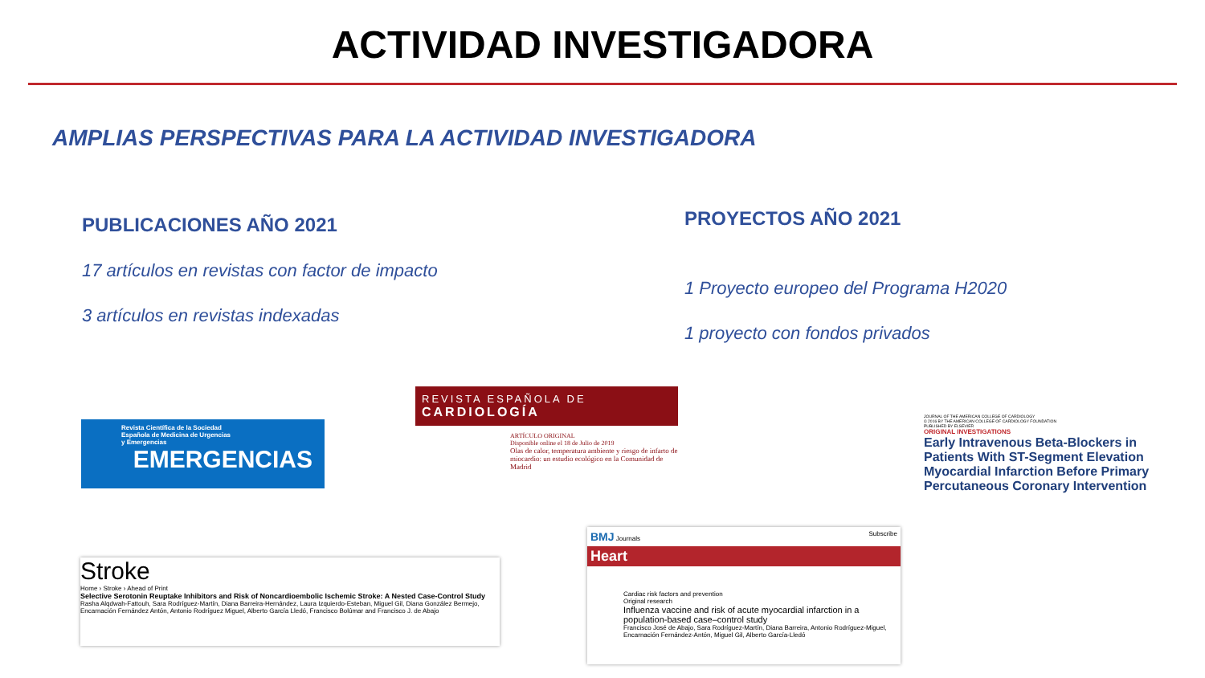ACTIVIDAD INVESTIGADORA
AMPLIAS PERSPECTIVAS PARA LA ACTIVIDAD INVESTIGADORA
PUBLICACIONES AÑO 2021
17 artículos en revistas con factor de impacto
3 artículos en revistas indexadas
PROYECTOS AÑO 2021
1 Proyecto europeo del Programa H2020
1 proyecto con fondos privados
Revista Científica de la Sociedad
Española de Medicina de Urgencias
y Emergencias
EMERGENCIAS
REVISTA ESPAÑOLA DE
CARDIOLOGÍA
ARTÍCULO ORIGINAL
Disponible online el 18 de Julio de 2019
Olas de calor, temperatura ambiente y riesgo de infarto de miocardio: un estudio ecológico en la Comunidad de Madrid
JOURNAL OF THE AMERICAN COLLEGE OF CARDIOLOGY
© 2016 BY THE AMERICAN COLLEGE OF CARDIOLOGY FOUNDATION
PUBLISHED BY ELSEVIER
ORIGINAL INVESTIGATIONS
Early Intravenous Beta-Blockers in Patients With ST-Segment Elevation Myocardial Infarction Before Primary Percutaneous Coronary Intervention
Stroke
Home › Stroke › Ahead of Print
Selective Serotonin Reuptake Inhibitors and Risk of Noncardioembolic Ischemic Stroke: A Nested Case-Control Study
Rasha Alqdwah-Fattouh, Sara Rodríguez-Martín, Diana Barreira-Hernández, Laura Izquierdo-Esteban, Miguel Gil, Diana González Bermejo, Encarnación Fernández Antón, Antonio Rodríguez Miguel, Alberto García Lledó, Francisco Bolúmar and Francisco J. de Abajo
BMJ Journals Subscribe
Heart
Cardiac risk factors and prevention
Original research
Influenza vaccine and risk of acute myocardial infarction in a population-based case–control study
Francisco José de Abajo, Sara Rodríguez-Martín, Diana Barreira, Antonio Rodríguez-Miguel, Encarnación Fernández-Antón, Miguel Gil, Alberto García-Lledó